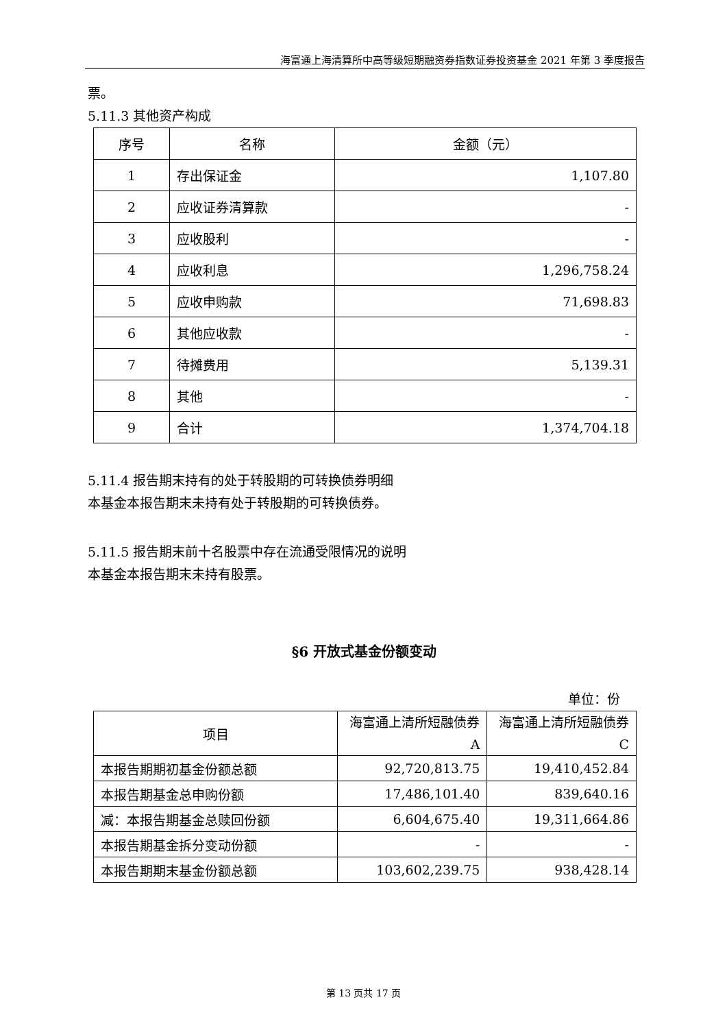海富通上海清算所中高等级短期融资券指数证券投资基金 2021 年第 3 季度报告
票。
5.11.3 其他资产构成
| 序号 | 名称 | 金额（元） |
| --- | --- | --- |
| 1 | 存出保证金 | 1,107.80 |
| 2 | 应收证券清算款 | - |
| 3 | 应收股利 | - |
| 4 | 应收利息 | 1,296,758.24 |
| 5 | 应收申购款 | 71,698.83 |
| 6 | 其他应收款 | - |
| 7 | 待摊费用 | 5,139.31 |
| 8 | 其他 | - |
| 9 | 合计 | 1,374,704.18 |
5.11.4 报告期末持有的处于转股期的可转换债券明细
本基金本报告期末未持有处于转股期的可转换债券。
5.11.5 报告期末前十名股票中存在流通受限情况的说明
本基金本报告期末未持有股票。
§6 开放式基金份额变动
单位：份
| 项目 | 海富通上清所短融债券A | 海富通上清所短融债券C |
| --- | --- | --- |
| 本报告期期初基金份额总额 | 92,720,813.75 | 19,410,452.84 |
| 本报告期基金总申购份额 | 17,486,101.40 | 839,640.16 |
| 减：本报告期基金总赎回份额 | 6,604,675.40 | 19,311,664.86 |
| 本报告期基金拆分变动份额 | - | - |
| 本报告期期末基金份额总额 | 103,602,239.75 | 938,428.14 |
第 13 页共 17 页